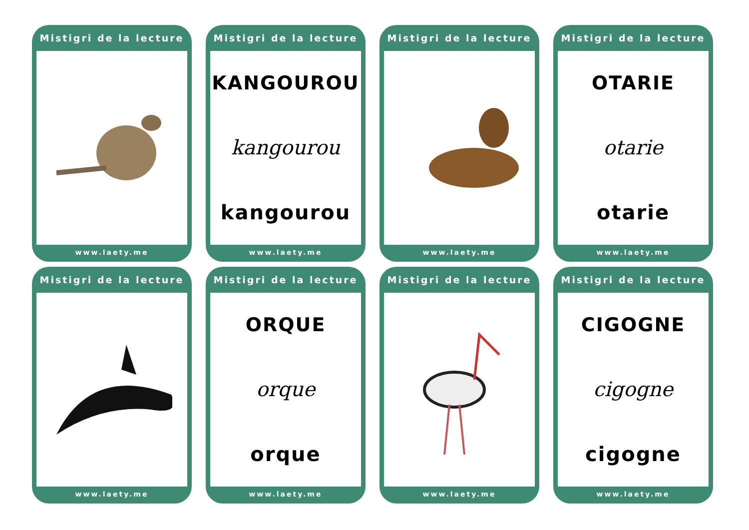Mistigri de la lecture
www.laety.me
Mistigri de la lecture
KANGOUROU
kangourou
kangourou
www.laety.me
Mistigri de la lecture
www.laety.me
Mistigri de la lecture
OTARIE
otarie
otarie
www.laety.me
Mistigri de la lecture
www.laety.me
Mistigri de la lecture
ORQUE
orque
orque
www.laety.me
Mistigri de la lecture
www.laety.me
Mistigri de la lecture
CIGOGNE
cigogne
cigogne
www.laety.me